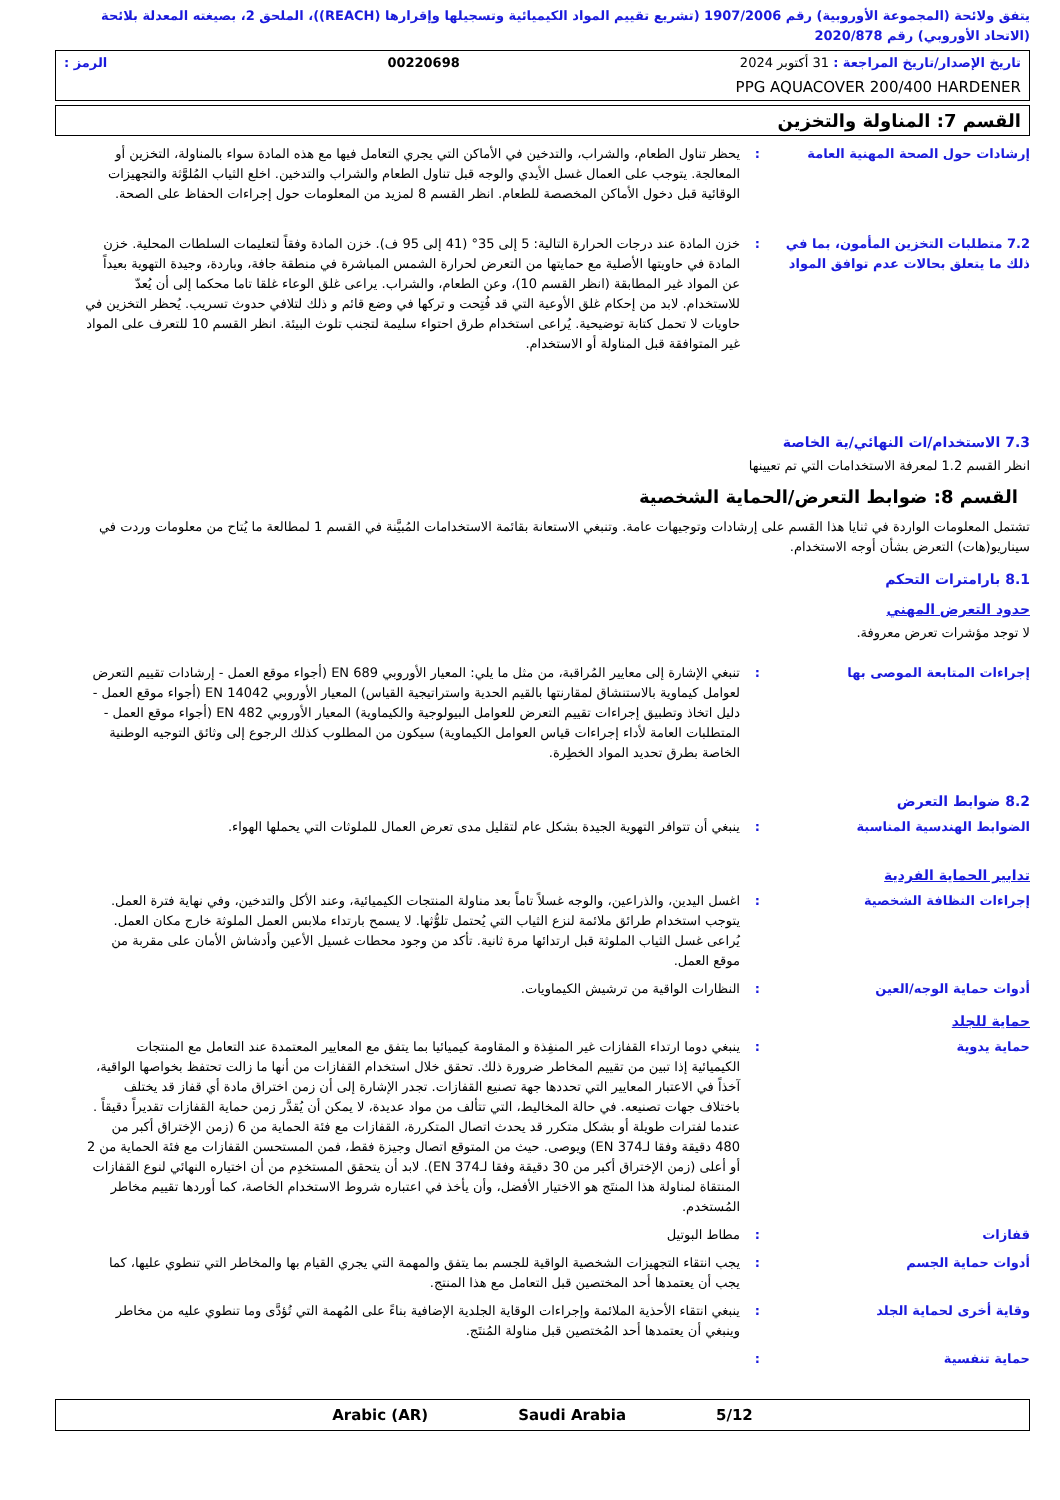يتفق ولائحة (المجموعة الأوروبية) رقم 1907/2006 (تشريع تقييم المواد الكيميائية وتسجيلها وإقرارها (REACH))، الملحق 2، بصيغته المعدلة بلائحة (الاتحاد الأوروبي) رقم 2020/878
تاريخ الإصدار/تاريخ المراجعة : 31 أكتوبر 2024 00220698 الرمز :
PPG AQUACOVER 200/400 HARDENER
القسم 7: المناولة والتخزين
إرشادات حول الصحة المهنية العامة : يحظر تناول الطعام، والشراب، والتدخين في الأماكن التي يجري التعامل فيها مع هذه المادة سواء بالمناولة، التخزين أو المعالجة. يتوجب على العمال غسل الأيدي والوجه قبل تناول الطعام والشراب والتدخين. اخلع الثياب المُلوَّثة والتجهيزات الوقائية قبل دخول الأماكن المخصصة للطعام. انظر القسم 8 لمزيد من المعلومات حول إجراءات الحفاظ على الصحة.
7.2 متطلبات التخزين المأمون، بما في ذلك ما يتعلق بحالات عدم توافق المواد
: خزن المادة عند درجات الحرارة التالية: 5 إلى 35° (41 إلى 95 ف). خزن المادة وفقاً لتعليمات السلطات المحلية. خزن المادة في حاويتها الأصلية مع حمايتها من التعرض لحرارة الشمس المباشرة في منطقة جافة، وباردة، وجيدة التهوية بعيداً عن المواد غير المطابقة (انظر القسم 10)، وعن الطعام، والشراب. يراعى غلق الوعاء غلقا تاما محكما إلى أن يُعدّ للاستخدام. لابد من إحكام غلق الأوعية التي قد فُتِحت و تركها في وضع قائم و ذلك لتلافي حدوث تسريب. يُحظر التخزين في حاويات لا تحمل كتابة توضيحية. يُراعى استخدام طرق احتواء سليمة لتجنب تلوث البيئة. انظر القسم 10 للتعرف على المواد غير المتوافقة قبل المناولة أو الاستخدام.
7.3 الاستخدام/ات النهائي/ية الخاصة
انظر القسم 1.2 لمعرفة الاستخدامات التي تم تعيينها
القسم 8: ضوابط التعرض/الحماية الشخصية
تشتمل المعلومات الواردة في ثنايا هذا القسم على إرشادات وتوجيهات عامة. وتنبغي الاستعانة بقائمة الاستخدامات المُبيَّنة في القسم 1 لمطالعة ما يُتاح من معلومات وردت في سيناريو(هات) التعرض بشأن أوجه الاستخدام.
8.1 بارامترات التحكم
حدود التعرض المهني
لا توجد مؤشرات تعرض معروفة.
إجراءات المتابعة الموصى بها : تنبغي الإشارة إلى معايير المُراقبة، من مثل ما يلي: المعيار الأوروبي EN 689 (أجواء موقع العمل - إرشادات تقييم التعرض لعوامل كيماوية بالاستنشاق لمقارنتها بالقيم الحدية واستراتيجية القياس) المعيار الأوروبي EN 14042 (أجواء موقع العمل - دليل اتخاذ وتطبيق إجراءات تقييم التعرض للعوامل البيولوجية والكيماوية) المعيار الأوروبي EN 482 (أجواء موقع العمل - المتطلبات العامة لأداء إجراءات قياس العوامل الكيماوية) سيكون من المطلوب كذلك الرجوع إلى وثائق التوجيه الوطنية الخاصة بطرق تحديد المواد الخطِرة.
8.2 ضوابط التعرض
الضوابط الهندسية المناسبة : ينبغي أن تتوافر التهوية الجيدة بشكل عام لتقليل مدى تعرض العمال للملوثات التي يحملها الهواء.
تدابير الحماية الفردية
إجراءات النظافة الشخصية : اغسل اليدين، والذراعين، والوجه غسلاً تاماً بعد مناولة المنتجات الكيميائية، وعند الأكل والتدخين، وفي نهاية فترة العمل. يتوجب استخدام طرائق ملائمة لنزع الثياب التي يُحتمل تلوُّثها. لا يسمح بارتداء ملابس العمل الملوثة خارج مكان العمل. يُراعى غسل الثياب الملوثة قبل ارتدائها مرة ثانية. تأكد من وجود محطات غسيل الأعين وأدشاش الأمان على مقربة من موقع العمل.
أدوات حماية الوجه/العين : النظارات الواقية من ترشيش الكيماويات.
حماية للجلد
حماية يدوية : ينبغي دوما ارتداء القفازات غير المنفِذة و المقاومة كيميائيا بما يتفق مع المعايير المعتمدة عند التعامل مع المنتجات الكيميائية إذا تبين من تقييم المخاطر ضرورة ذلك. تحقق خلال استخدام القفازات من أنها ما زالت تحتفظ بخواصها الواقية، آخذاً في الاعتبار المعايير التي تحددها جهة تصنيع القفازات. تجدر الإشارة إلى أن زمن اختراق مادة أي قفاز قد يختلف باختلاف جهات تصنيعه. في حالة المخاليط، التي تتألف من مواد عديدة، لا يمكن أن يُقدَّر زمن حماية القفازات تقديراً دقيقاً . عندما لفترات طويلة أو بشكل متكرر قد يحدث اتصال المتكررة، القفازات مع فئة الحماية من 6 (زمن الإختراق أكبر من 480 دقيقة وفقا لـEN 374) ويوصى. حيث من المتوقع اتصال وجيزة فقط، فمن المستحسن القفازات مع فئة الحماية من 2 أو أعلى (زمن الإختراق أكبر من 30 دقيقة وفقا لـEN 374). لابد أن يتحقق المستخدِم من أن اختياره النهائي لنوع القفازات المنتقاة لمناولة هذا المنتَج هو الاختيار الأفضل، وأن يأخذ في اعتباره شروط الاستخدام الخاصة، كما أوردها تقييم مخاطر المُستخدم.
قفازات : مطاط البوتيل
أدوات حماية الجسم : يجب انتقاء التجهيزات الشخصية الواقية للجسم بما يتفق والمهمة التي يجري القيام بها والمخاطر التي تنطوي عليها، كما يجب أن يعتمدها أحد المختصين قبل التعامل مع هذا المنتج.
وقاية أخرى لحماية الجلد : ينبغي انتقاء الأحذية الملائمة وإجراءات الوقاية الجلدية الإضافية بناءً على المُهمة التي تُؤدَّى وما تنطوي عليه من مخاطر وينبغي أن يعتمدها أحد المُختصين قبل مناولة المُنتَج.
حماية تنفسية :
Arabic (AR) Saudi Arabia 5/12